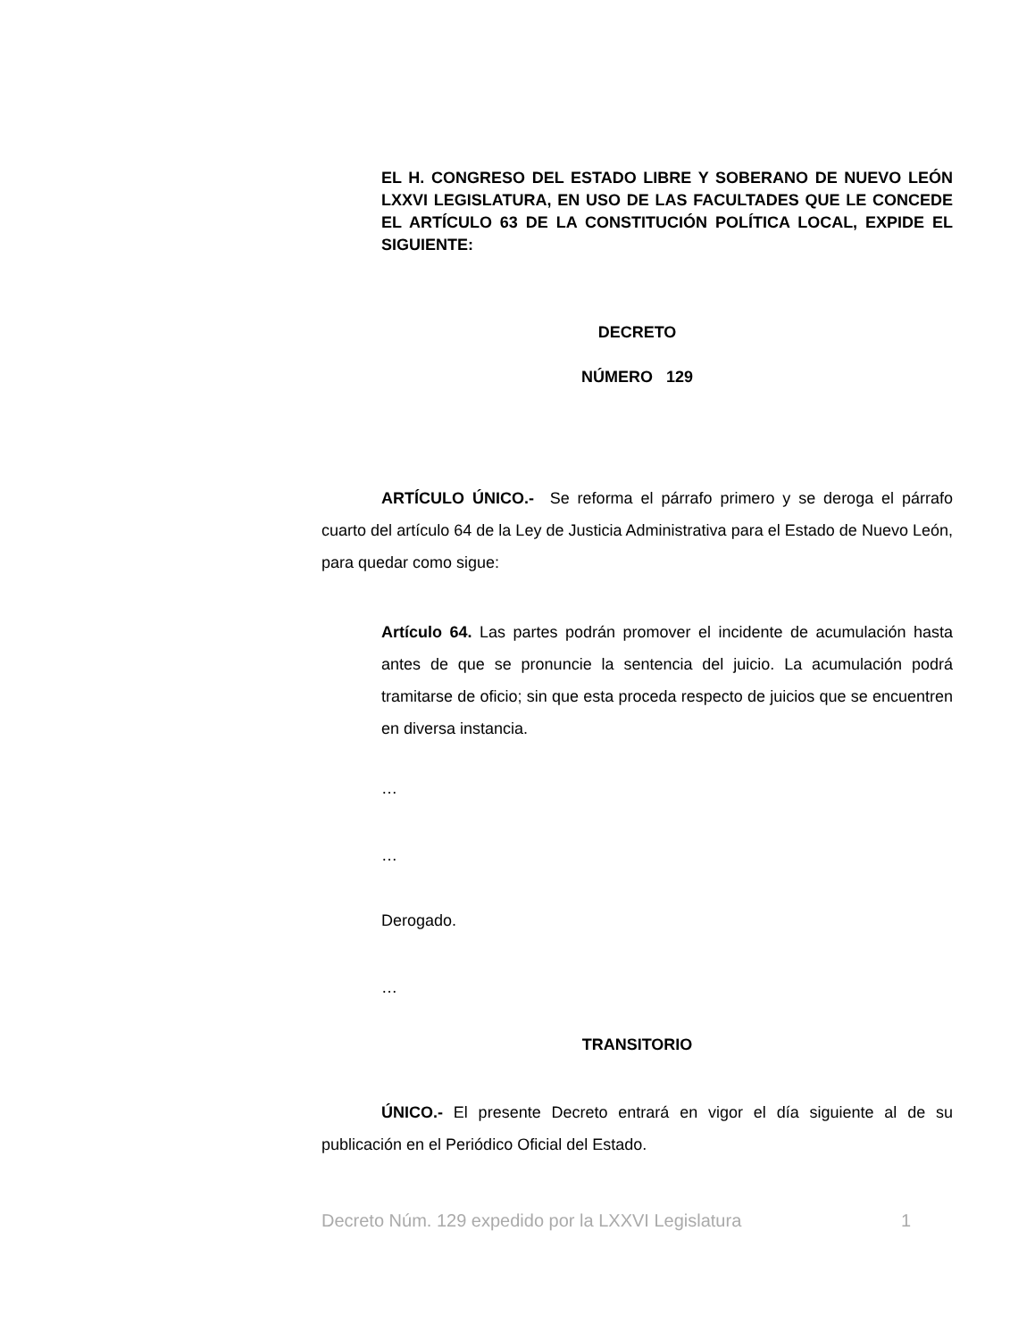EL H. CONGRESO DEL ESTADO LIBRE Y SOBERANO DE NUEVO LEÓN LXXVI LEGISLATURA, EN USO DE LAS FACULTADES QUE LE CONCEDE EL ARTÍCULO 63 DE LA CONSTITUCIÓN POLÍTICA LOCAL, EXPIDE EL SIGUIENTE:
DECRETO
NÚMERO 129
ARTÍCULO ÚNICO.- Se reforma el párrafo primero y se deroga el párrafo cuarto del artículo 64 de la Ley de Justicia Administrativa para el Estado de Nuevo León, para quedar como sigue:
Artículo 64. Las partes podrán promover el incidente de acumulación hasta antes de que se pronuncie la sentencia del juicio. La acumulación podrá tramitarse de oficio; sin que esta proceda respecto de juicios que se encuentren en diversa instancia.
…
…
Derogado.
…
TRANSITORIO
ÚNICO.- El presente Decreto entrará en vigor el día siguiente al de su publicación en el Periódico Oficial del Estado.
Decreto Núm. 129 expedido por la LXXVI Legislatura 1